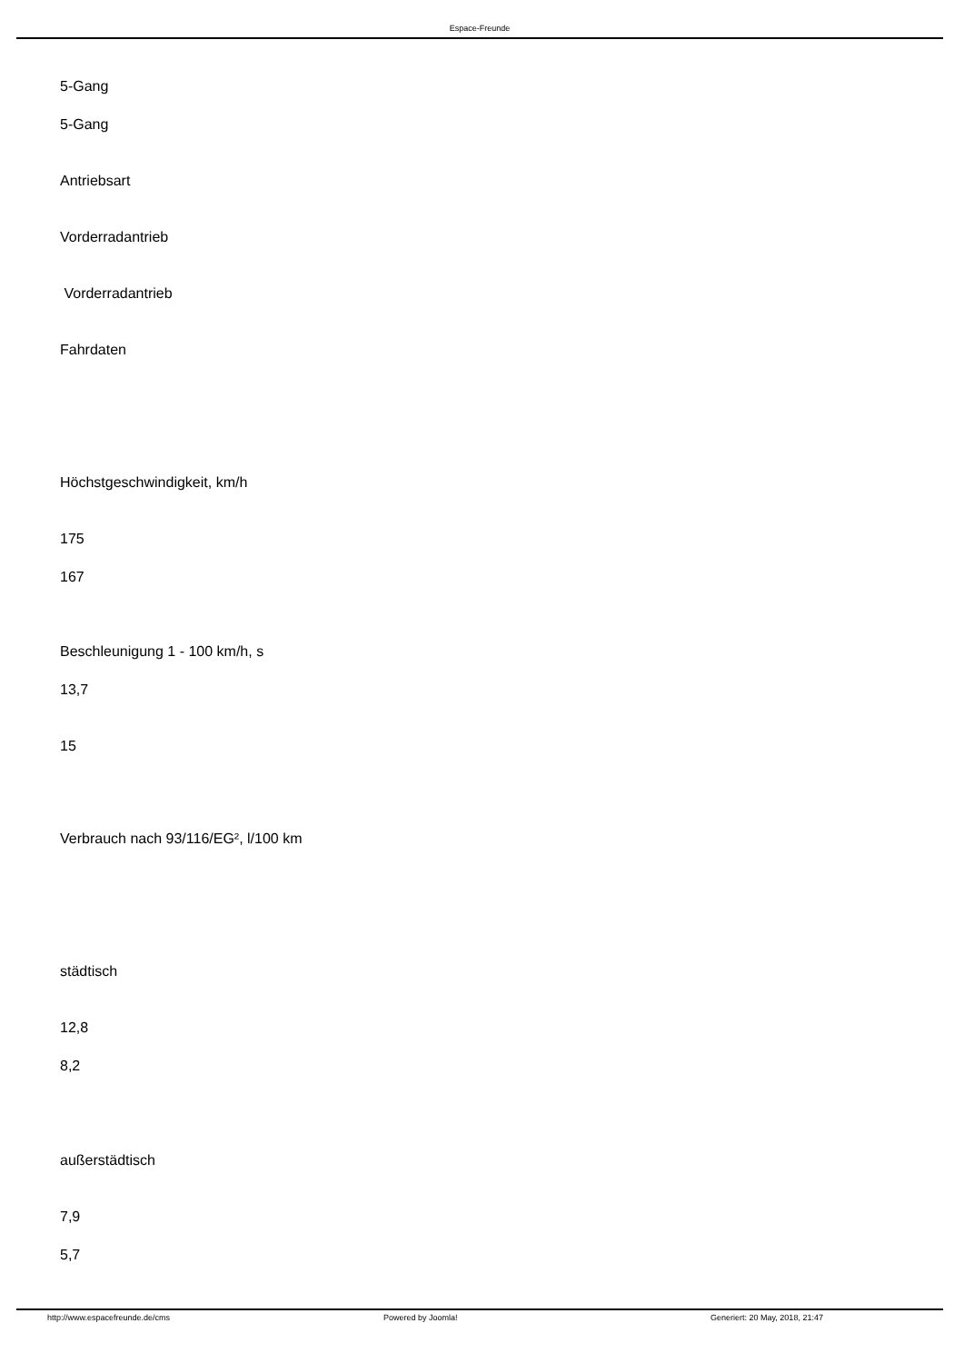Espace-Freunde
5-Gang
5-Gang
Antriebsart
Vorderradantrieb
Vorderradantrieb
Fahrdaten
Höchstgeschwindigkeit, km/h
175
167
Beschleunigung 1 - 100 km/h, s
13,7
15
Verbrauch nach 93/116/EG², l/100 km
städtisch
12,8
8,2
außerstädtisch
7,9
5,7
http://www.espacefreunde.de/cms Powered by Joomla! Generiert: 20 May, 2018, 21:47